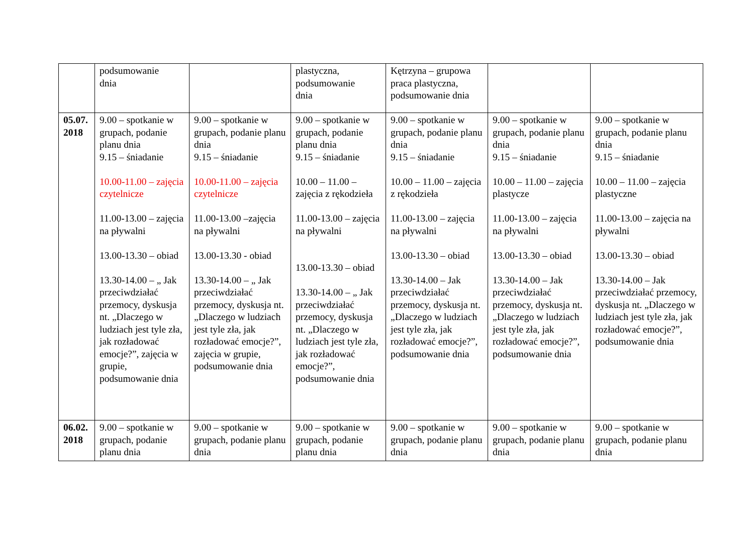| | podsumowanie dnia | | plastyczna, podsumowanie dnia | Kętrzyna – grupowa praca plastyczna, podsumowanie dnia | | |
| 05.07. 2018 | 9.00 – spotkanie w grupach, podanie planu dnia 9.15 – śniadanie 10.00-11.00 – zajęcia czytelnicze 11.00-13.00 – zajęcia na pływalni 13.00-13.30 – obiad 13.30-14.00 – „ Jak przeciwdziałać przemocy, dyskusja nt. „Dlaczego w ludziach jest tyle zła, jak rozładować emocje?”, zajęcia w grupie, podsumowanie dnia | 9.00 – spotkanie w grupach, podanie planu dnia 9.15 – śniadanie 10.00-11.00 – zajęcia czytelnicze 11.00-13.00 –zajęcia na pływalni 13.00-13.30 - obiad 13.30-14.00 – „ Jak przeciwdziałać przemocy, dyskusja nt. „Dlaczego w ludziach jest tyle zła, jak rozładować emocje?”, zajęcia w grupie, podsumowanie dnia | 9.00 – spotkanie w grupach, podanie planu dnia 9.15 – śniadanie 10.00 – 11.00 – zajęcia z rękodzieła 11.00-13.00 – zajęcia na pływalni 13.00-13.30 – obiad 13.30-14.00 – „ Jak przeciwdziałać przemocy, dyskusja nt. „Dlaczego w ludziach jest tyle zła, jak rozładować emocje?”, podsumowanie dnia | 9.00 – spotkanie w grupach, podanie planu dnia 9.15 – śniadanie 10.00 – 11.00 – zajęcia z rękodzieła 11.00-13.00 – zajęcia na pływalni 13.00-13.30 – obiad 13.30-14.00 – Jak przeciwdziałać przemocy, dyskusja nt. „Dlaczego w ludziach jest tyle zła, jak rozładować emocje?”, podsumowanie dnia | 9.00 – spotkanie w grupach, podanie planu dnia 9.15 – śniadanie 10.00 – 11.00 – zajęcia plastycze 11.00-13.00 – zajęcia na pływalni 13.00-13.30 – obiad 13.30-14.00 – Jak przeciwdziałać przemocy, dyskusja nt. „Dlaczego w ludziach jest tyle zła, jak rozładować emocje?”, podsumowanie dnia | 9.00 – spotkanie w grupach, podanie planu dnia 9.15 – śniadanie 10.00 – 11.00 – zajęcia plastyczne 11.00-13.00 – zajęcia na pływalni 13.00-13.30 – obiad 13.30-14.00 – Jak przeciwdziałać przemocy, dyskusja nt. „Dlaczego w ludziach jest tyle zła, jak rozładować emocje?”, podsumowanie dnia |
| 06.02. 2018 | 9.00 – spotkanie w grupach, podanie planu dnia | 9.00 – spotkanie w grupach, podanie planu dnia | 9.00 – spotkanie w grupach, podanie planu dnia | 9.00 – spotkanie w grupach, podanie planu dnia | 9.00 – spotkanie w grupach, podanie planu dnia | 9.00 – spotkanie w grupach, podanie planu dnia |